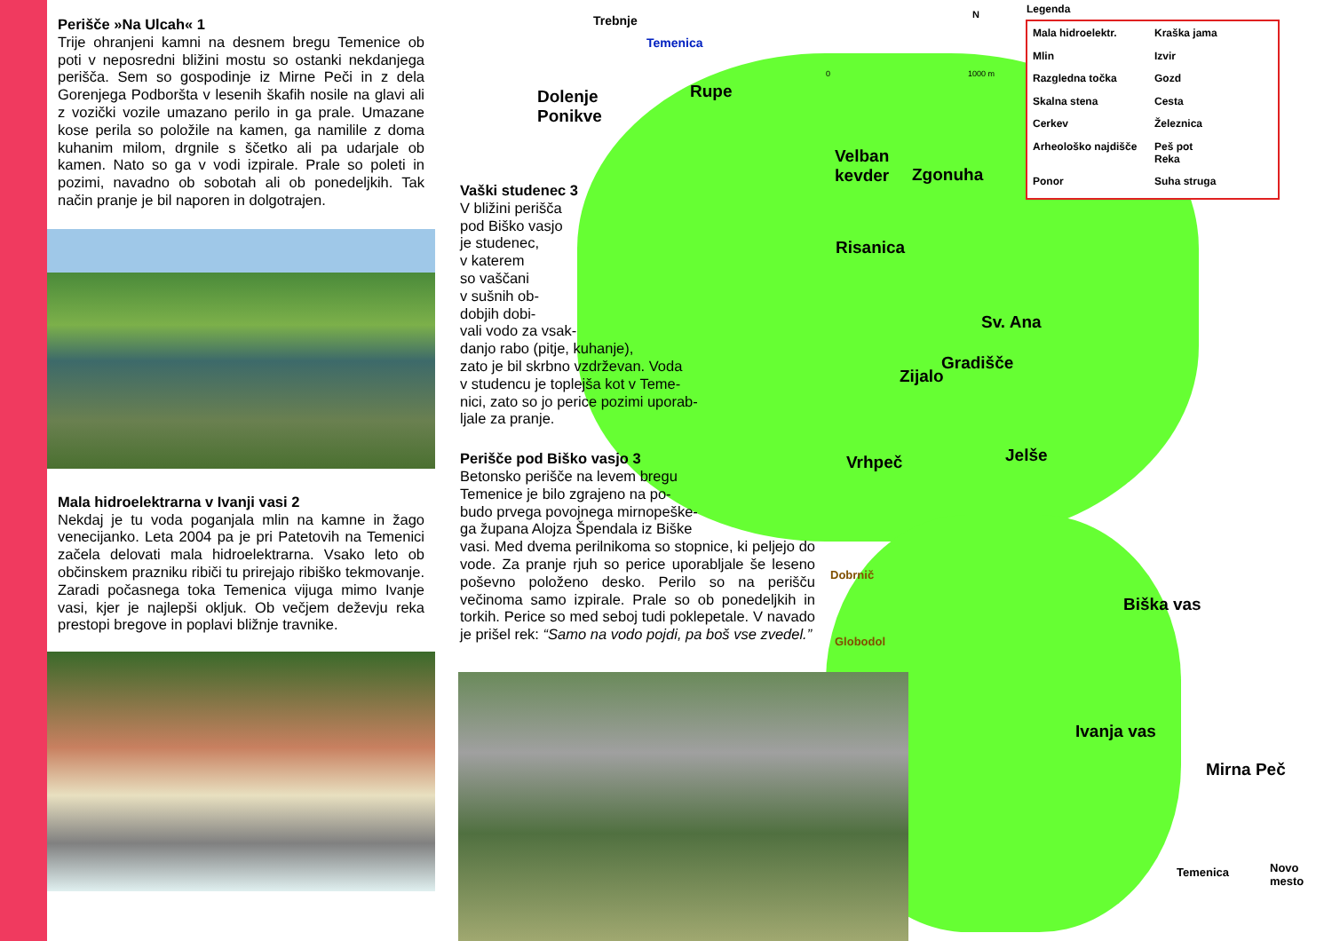Perišče »Na Ulcah« 1
Trije ohranjeni kamni na desnem bregu Temenice ob poti v neposredni bližini mostu so ostanki nekdanjega perišča. Sem so gospodinje iz Mirne Peči in z dela Gorenjega Podboršta v lesenih škafih nosile na glavi ali z vozički vozile umazano perilo in ga prale. Umazane kose perila so položile na kamen, ga namilile z doma kuhanim milom, drgnile s ščetko ali pa udarjale ob kamen. Nato so ga v vodi izpirale. Prale so poleti in pozimi, navadno ob sobotah ali ob ponedeljkih. Tak način pranje je bil naporen in dolgotrajen.
Mala hidroelektrarna v Ivanji vasi 2
Nekdaj je tu voda poganjala mlin na kamne in žago venecijanko. Leta 2004 pa je pri Patetovih na Temenici začela delovati mala hidroelektrarna. Vsako leto ob občinskem prazniku ribiči tu prirejajo ribiško tekmovanje. Zaradi počasnega toka Temenica vijuga mimo Ivanje vasi, kjer je najlepši okljuk. Ob večjem deževju reka prestopi bregove in poplavi bližnje travnike.
Vaški studenec 3
V bližini perišča
pod Biško vasjo
je studenec,
v katerem
so vaščani
v sušnih ob-
dobjih dobi-
vali vodo za vsak-
danjo rabo (pitje, kuhanje),
zato je bil skrbno vzdrževan. Voda
v studencu je toplejša kot v Teme-
nici, zato so jo perice pozimi uporab-
ljale za pranje.
Perišče pod Biško vasjo 3
Betonsko perišče na levem bregu
Temenice je bilo zgrajeno na po-
budo prvega povojnega mirnopeške-
ga župana Alojza Špendala iz Biške
vasi. Med dvema perilnikoma so stopnice, ki peljejo do vode. Za pranje rjuh so perice uporabljale še leseno poševno položeno desko. Perilo so na perišču večinoma samo izpirale. Prale so ob ponedeljkih in torkih. Perice so med seboj tudi poklepetale. V navado je prišel rek: “Samo na vodo pojdi, pa boš vse zvedel.”
Dolenje
Ponikve
Trebnje
Temenica
Rupe
Velban
kevder Zgonuha
Risanica
Sv. Ana
Gradišče
Zijalo
Vrhpeč Jelše
Biška vas
Ivanja vas
Mirna Peč
Dobrnič
Globodol
Temenica Novo mesto
N
0 1000 m
Legenda
Mala hidroelektr. Kraška jama Mlin Izvir Razgledna točka Gozd Skalna stena Cesta Cerkev Železnica Arheološko najdišče Peš pot
Reka Ponor Suha struga